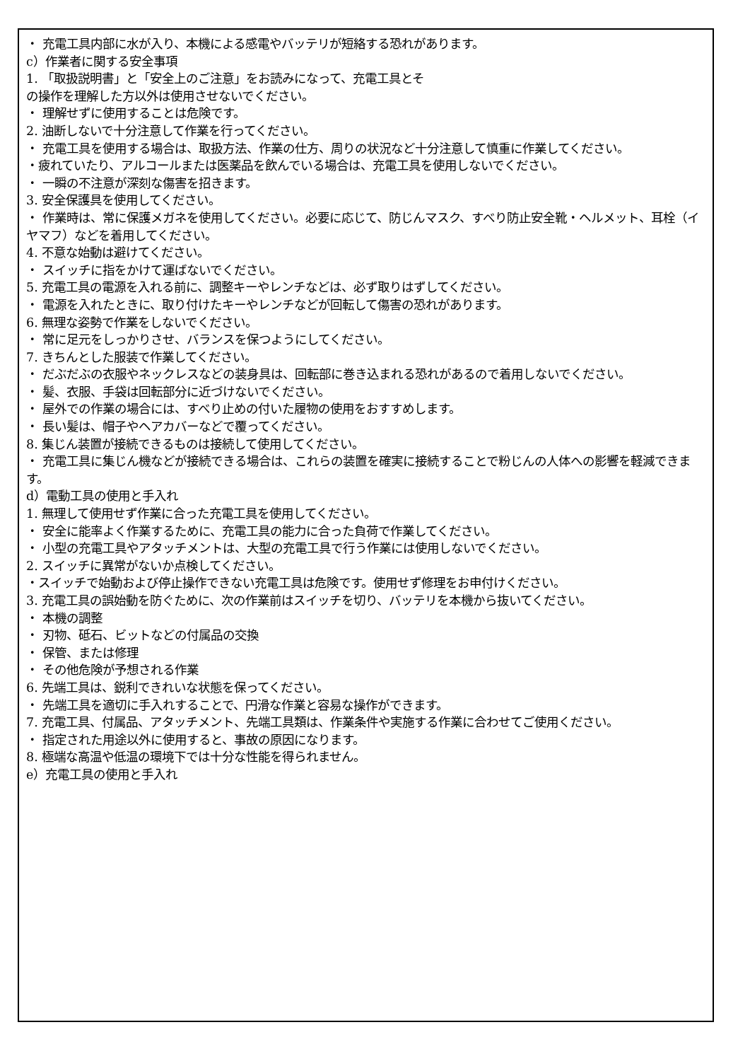・ 充電工具内部に水が入り、本機による感電やバッテリが短絡する恐れがあります。
c）作業者に関する安全事項
1. 「取扱説明書」と「安全上のご注意」をお読みになって、充電工具とそ
の操作を理解した方以外は使用させないでください。
・ 理解せずに使用することは危険です。
2. 油断しないで十分注意して作業を行ってください。
・ 充電工具を使用する場合は、取扱方法、作業の仕方、周りの状況など十分注意して慎重に作業してください。
・疲れていたり、アルコールまたは医薬品を飲んでいる場合は、充電工具を使用しないでください。
・ 一瞬の不注意が深刻な傷害を招きます。
3. 安全保護具を使用してください。
・ 作業時は、常に保護メガネを使用してください。必要に応じて、防じんマスク、すべり防止安全靴・ヘルメット、耳栓（イヤマフ）などを着用してください。
4. 不意な始動は避けてください。
・ スイッチに指をかけて運ばないでください。
5. 充電工具の電源を入れる前に、調整キーやレンチなどは、必ず取りはずしてください。
・ 電源を入れたときに、取り付けたキーやレンチなどが回転して傷害の恐れがあります。
6. 無理な姿勢で作業をしないでください。
・ 常に足元をしっかりさせ、バランスを保つようにしてください。
7. きちんとした服装で作業してください。
・ だぶだぶの衣服やネックレスなどの装身具は、回転部に巻き込まれる恐れがあるので着用しないでください。
・ 髪、衣服、手袋は回転部分に近づけないでください。
・ 屋外での作業の場合には、すべり止めの付いた履物の使用をおすすめします。
・ 長い髪は、帽子やヘアカバーなどで覆ってください。
8. 集じん装置が接続できるものは接続して使用してください。
・ 充電工具に集じん機などが接続できる場合は、これらの装置を確実に接続することで粉じんの人体への影響を軽減できます。
d）電動工具の使用と手入れ
1. 無理して使用せず作業に合った充電工具を使用してください。
・ 安全に能率よく作業するために、充電工具の能力に合った負荷で作業してください。
・ 小型の充電工具やアタッチメントは、大型の充電工具で行う作業には使用しないでください。
2. スイッチに異常がないか点検してください。
・スイッチで始動および停止操作できない充電工具は危険です。使用せず修理をお申付けください。
3. 充電工具の誤始動を防ぐために、次の作業前はスイッチを切り、バッテリを本機から抜いてください。
・ 本機の調整
・ 刃物、砥石、ビットなどの付属品の交換
・ 保管、または修理
・ その他危険が予想される作業
6. 先端工具は、鋭利できれいな状態を保ってください。
・ 先端工具を適切に手入れすることで、円滑な作業と容易な操作ができます。
7. 充電工具、付属品、アタッチメント、先端工具類は、作業条件や実施する作業に合わせてご使用ください。
・ 指定された用途以外に使用すると、事故の原因になります。
8. 極端な高温や低温の環境下では十分な性能を得られません。
e）充電工具の使用と手入れ